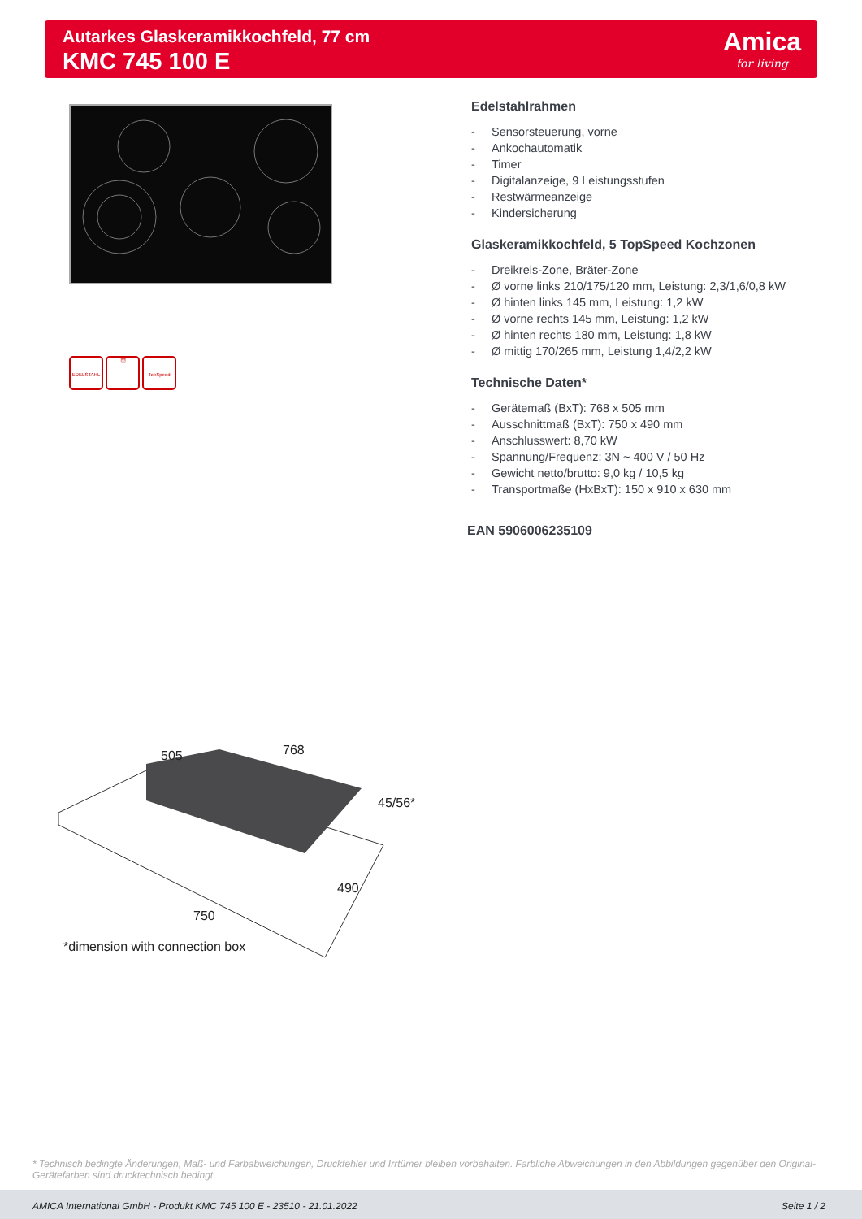Autarkes Glaskeramikkochfeld, 77 cm
KMC 745 100 E
Amica
for living
Edelstahlrahmen
- Sensorsteuerung, vorne
- Ankochautomatik
- Timer
- Digitalanzeige, 9 Leistungsstufen
- Restwärmeanzeige
- Kindersicherung
Glaskeramikkochfeld, 5 TopSpeed Kochzonen
- Dreikreis-Zone, Bräter-Zone
- Ø vorne links 210/175/120 mm, Leistung: 2,3/1,6/0,8 kW
- Ø hinten links 145 mm, Leistung: 1,2 kW
- Ø vorne rechts 145 mm, Leistung: 1,2 kW
- Ø hinten rechts 180 mm, Leistung: 1,8 kW
- Ø mittig 170/265 mm, Leistung 1,4/2,2 kW
Technische Daten*
- Gerätemaß (BxT): 768 x 505 mm
- Ausschnittmaß (BxT): 750 x 490 mm
- Anschlusswert: 8,70 kW
- Spannung/Frequenz: 3N ~ 400 V / 50 Hz
- Gewicht netto/brutto: 9,0 kg / 10,5 kg
- Transportmaße (HxBxT): 150 x 910 x 630 mm
EAN 5906006235109
EDELSTAHL ⏰
TopSpeed
505
768
45/56*
490
750
*dimension with connection box
* Technisch bedingte Änderungen, Maß- und Farbabweichungen, Druckfehler und Irrtümer bleiben vorbehalten. Farbliche Abweichungen in den Abbildungen gegenüber den Original-Gerätefarben sind drucktechnisch bedingt.
AMICA International GmbH - Produkt KMC 745 100 E - 23510 - 21.01.2022 Seite 1 / 2